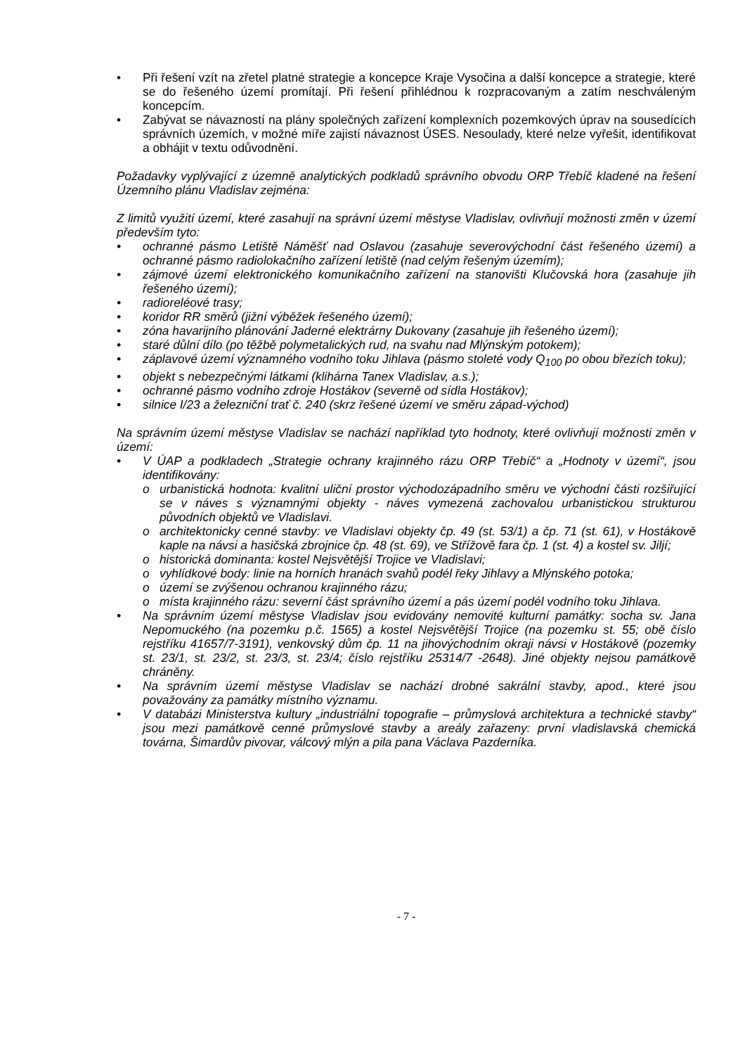• Při řešení vzít na zřetel platné strategie a koncepce Kraje Vysočina a další koncepce a strategie, které se do řešeného území promítají. Při řešení přihlédnou k rozpracovaným a zatím neschváleným koncepcím.
• Zabývat se návazností na plány společných zařízení komplexních pozemkových úprav na sousedících správních územích, v možné míře zajistí návaznost ÚSES. Nesoulady, které nelze vyřešit, identifikovat a obhájit v textu odůvodnění.
Požadavky vyplývající z územně analytických podkladů správního obvodu ORP Třebíč kladené na řešení Územního plánu Vladislav zejména:
Z limitů využití území, které zasahují na správní území městyse Vladislav, ovlivňují možnosti změn v území především tyto:
• ochranné pásmo Letiště Náměšť nad Oslavou (zasahuje severovýchodní část řešeného území) a ochranné pásmo radiolokačního zařízení letiště (nad celým řešeným územím);
• zájmové území elektronického komunikačního zařízení na stanovišti Klučovská hora (zasahuje jih řešeného území);
• radioreléové trasy;
• koridor RR směrů (jižní výběžek řešeného území);
• zóna havarijního plánování Jaderné elektrárny Dukovany (zasahuje jih řešeného území);
• staré důlní dílo (po těžbě polymetalických rud, na svahu nad Mlýnským potokem);
• záplavové území významného vodního toku Jihlava (pásmo stoleté vody Q<sub>100</sub> po obou březích toku);
• objekt s nebezpečnými látkami (klihárna Tanex Vladislav, a.s.);
• ochranné pásmo vodního zdroje Hostákov (severně od sídla Hostákov);
• silnice I/23 a železniční trať č. 240 (skrz řešené území ve směru západ-východ)
Na správním území městyse Vladislav se nachází například tyto hodnoty, které ovlivňují možnosti změn v území:
• V ÚAP a podkladech „Strategie ochrany krajinného rázu ORP Třebíč“ a „Hodnoty v území“, jsou identifikovány:
o urbanistická hodnota: kvalitní uliční prostor východozápadního směru ve východní části rozšiřující se v náves s významnými objekty - náves vymezená zachovalou urbanistickou strukturou původních objektů ve Vladislavi.
o architektonicky cenné stavby: ve Vladislavi objekty čp. 49 (st. 53/1) a čp. 71 (st. 61), v Hostákově kaple na návsi a hasičská zbrojnice čp. 48 (st. 69), ve Střížově fara čp. 1 (st. 4) a kostel sv. Jiljí;
o historická dominanta: kostel Nejsvětější Trojice ve Vladislavi;
o vyhlídkové body: linie na horních hranách svahů podél řeky Jihlavy a Mlýnského potoka;
o území se zvýšenou ochranou krajinného rázu;
o místa krajinného rázu: severní část správního území a pás území podél vodního toku Jihlava.
• Na správním území městyse Vladislav jsou evidovány nemovité kulturní památky: socha sv. Jana Nepomuckého (na pozemku p.č. 1565) a kostel Nejsvětější Trojice (na pozemku st. 55; obě číslo rejstříku 41657/7-3191), venkovský dům čp. 11 na jihovýchodním okraji návsi v Hostákově (pozemky st. 23/1, st. 23/2, st. 23/3, st. 23/4; číslo rejstříku 25314/7 -2648). Jiné objekty nejsou památkově chráněny.
• Na správním území městyse Vladislav se nachází drobné sakrální stavby, apod., které jsou považovány za památky místního významu.
• V databázi Ministerstva kultury „industriální topografie – průmyslová architektura a technické stavby“ jsou mezi památkově cenné průmyslové stavby a areály zařazeny: první vladislavská chemická továrna, Šimardův pivovar, válcový mlýn a pila pana Václava Pazderníka.
- 7 -